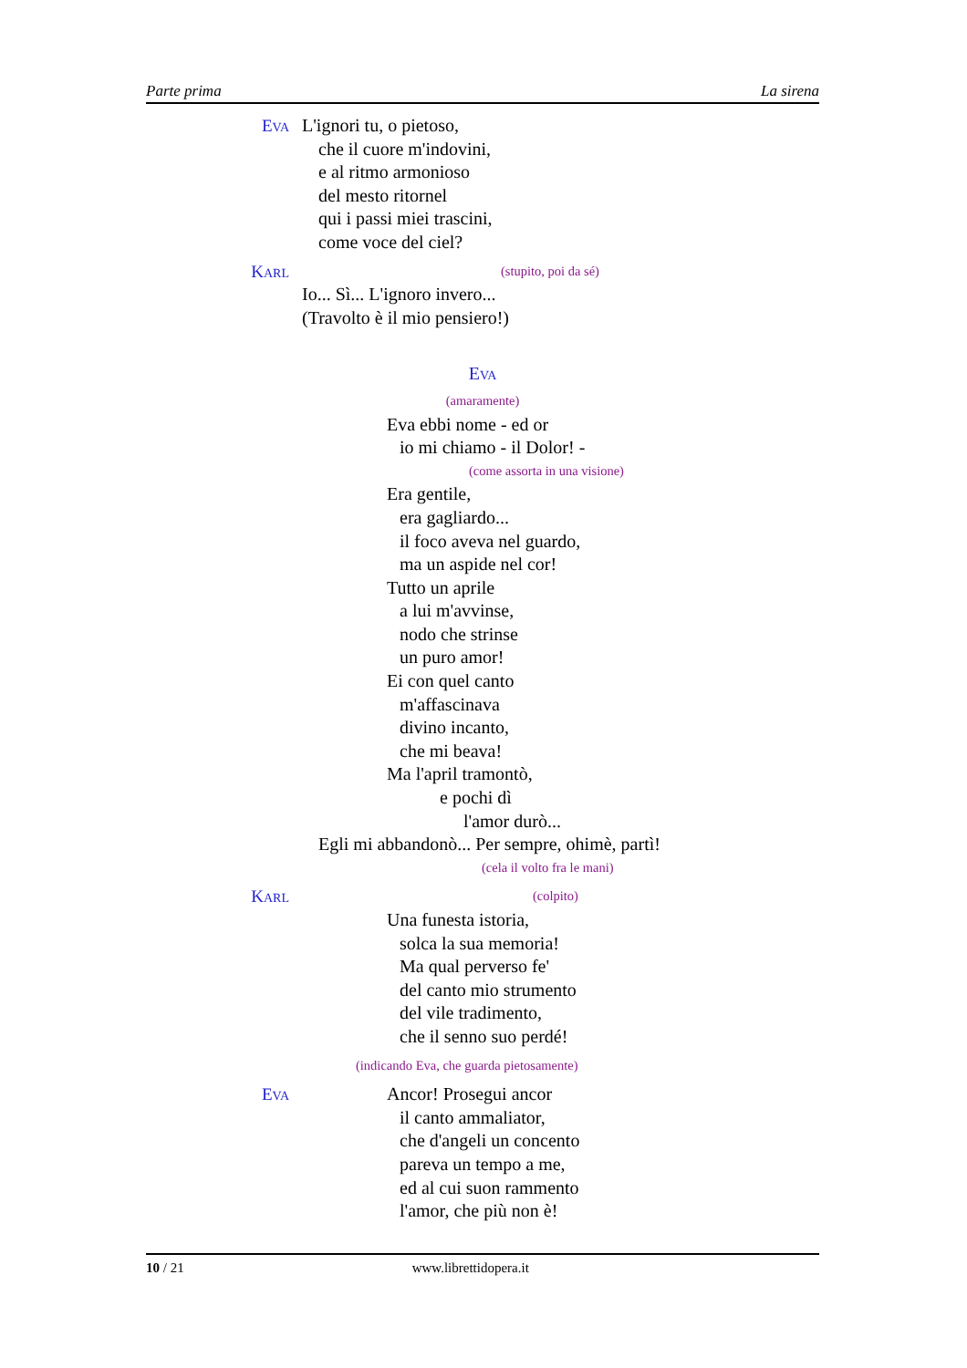Parte prima La sirena
EVA
L'ignori tu, o pietoso,
che il cuore m'indovini,
e al ritmo armonioso
del mesto ritornel
qui i passi miei trascini,
come voce del ciel?
KARL (stupito, poi da sé)
Io... Sì... L'ignoro invero...
(Travolto è il mio pensiero!)
EVA
(amaramente)
Eva ebbi nome - ed or
io mi chiamo - il Dolor! -
(come assorta in una visione)
Era gentile,
era gagliardo...
il foco aveva nel guardo,
ma un aspide nel cor!
Tutto un aprile
a lui m'avvinse,
nodo che strinse
un puro amor!
Ei con quel canto
m'affascinava
divino incanto,
che mi beava!
Ma l'april tramontò,
e pochi dì
l'amor durò...
Egli mi abbandonò... Per sempre, ohimè, partì!
(cela il volto fra le mani)
KARL (colpito)
Una funesta istoria,
solca la sua memoria!
Ma qual perverso fe'
del canto mio strumento
del vile tradimento,
che il senno suo perdé!
(indicando Eva, che guarda pietosamente)
EVA
Ancor! Prosegui ancor
il canto ammaliator,
che d'angeli un concento
pareva un tempo a me,
ed al cui suon rammento
l'amor, che più non è!
10 / 21 www.librettidopera.it